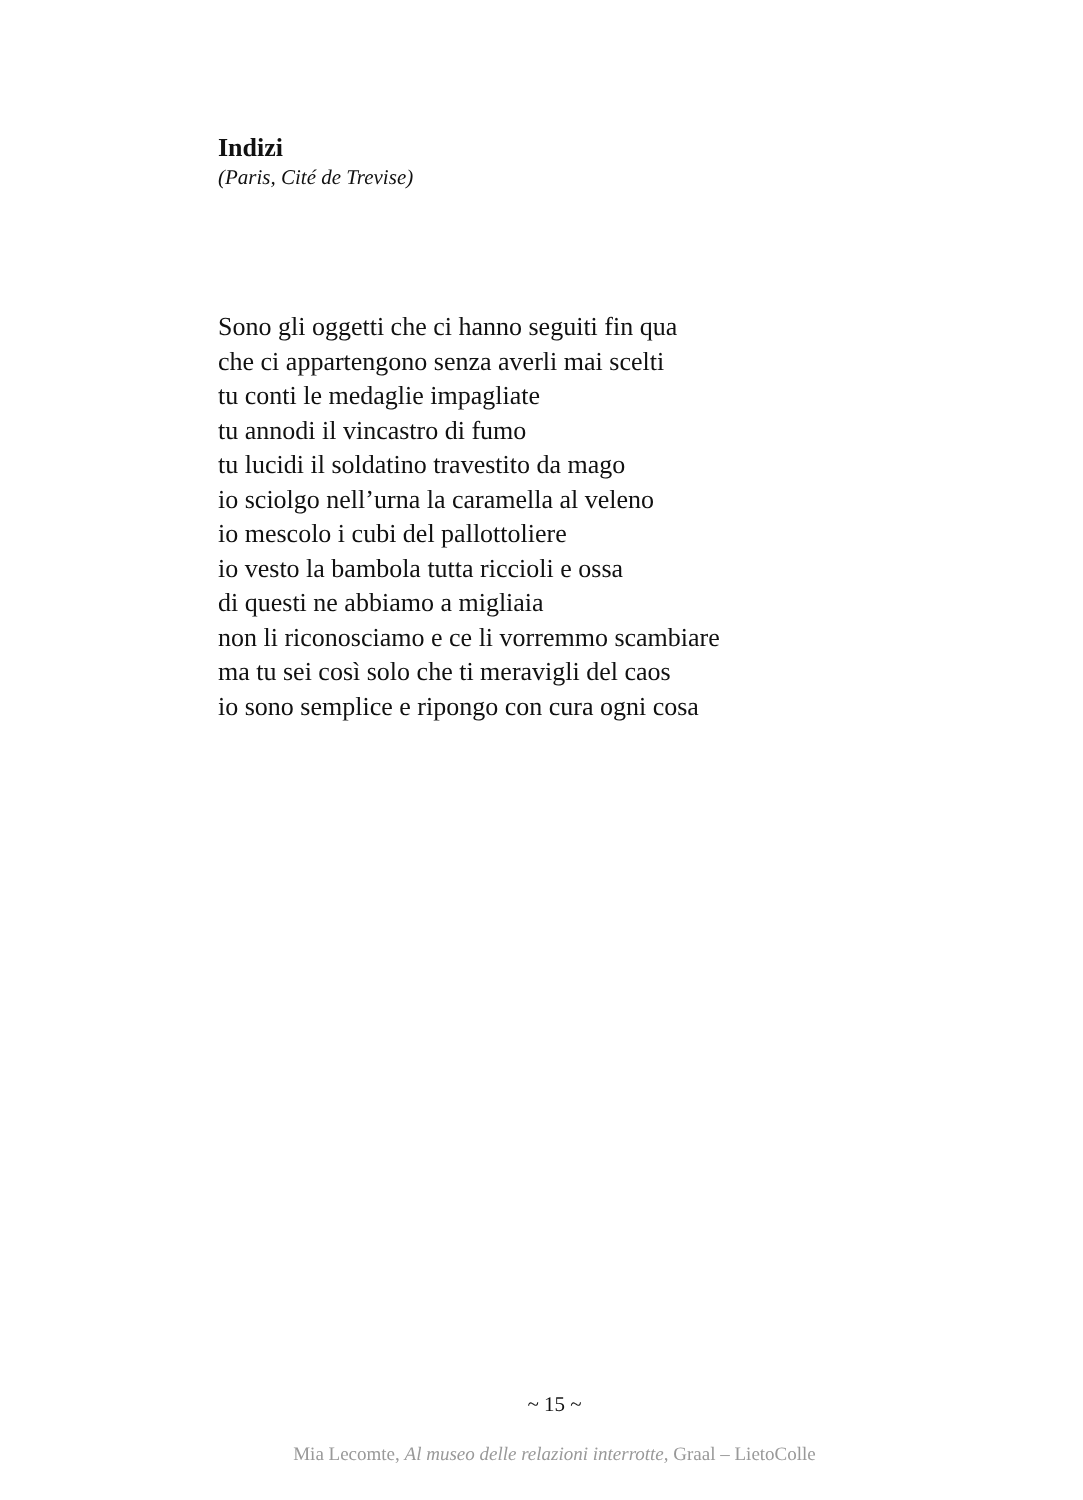Indizi
(Paris, Cité de Trevise)
Sono gli oggetti che ci hanno seguiti fin qua
che ci appartengono senza averli mai scelti
tu conti le medaglie impagliate
tu annodi il vincastro di fumo
tu lucidi il soldatino travestito da mago
io sciolgo nell’urna la caramella al veleno
io mescolo i cubi del pallottoliere
io vesto la bambola tutta riccioli e ossa
di questi ne abbiamo a migliaia
non li riconosciamo e ce li vorremmo scambiare
ma tu sei così solo che ti meravigli del caos
io sono semplice e ripongo con cura ogni cosa
~ 15 ~
Mia Lecomte, Al museo delle relazioni interrotte, Graal – LietoColle